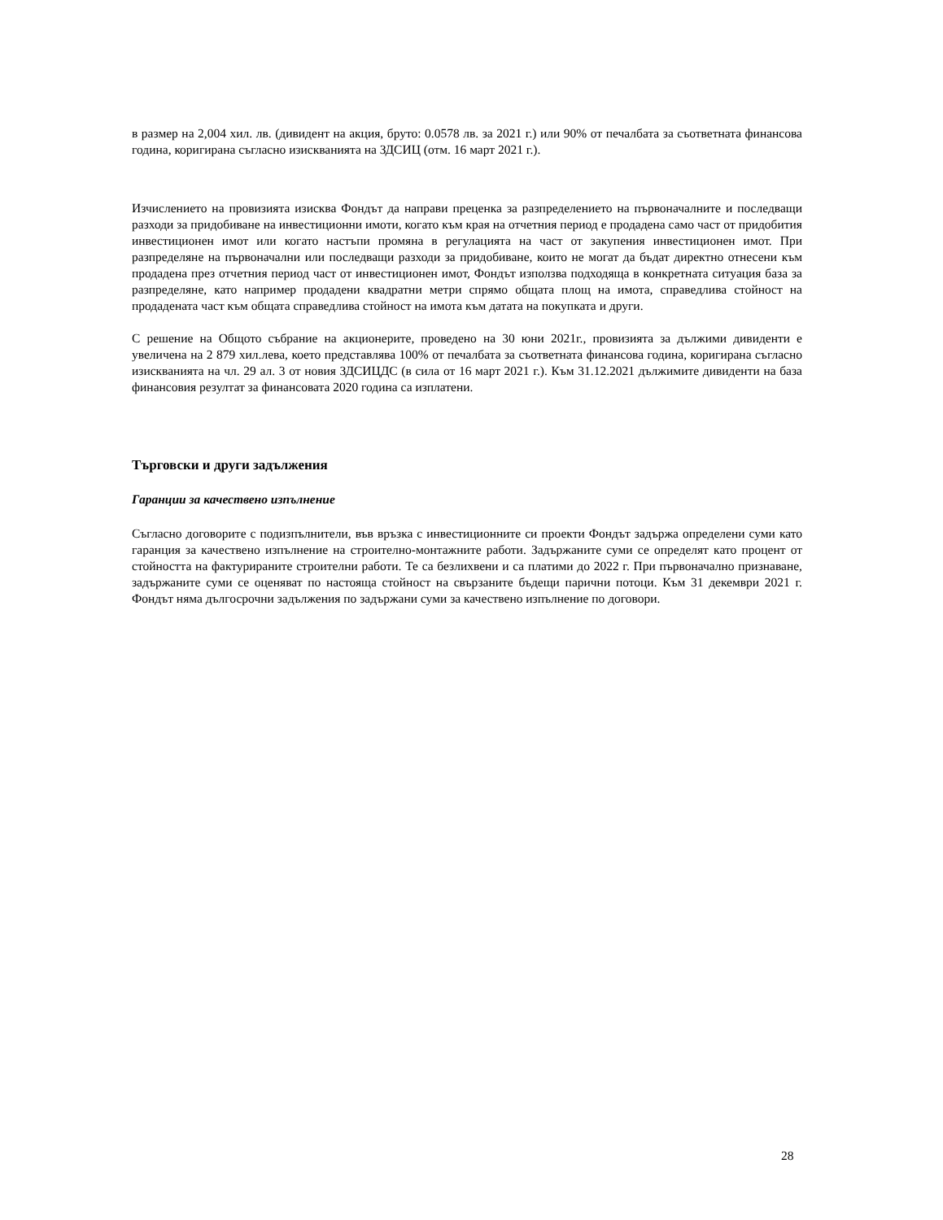в размер на 2,004 хил. лв. (дивидент на акция, бруто: 0.0578 лв. за 2021 г.) или 90% от печалбата за съответната финансова година, коригирана съгласно изискванията на ЗДСИЦ (отм. 16 март 2021 г.).
Изчислението на провизията изисква Фондът да направи преценка за разпределението на първоначалните и последващи разходи за придобиване на инвестиционни имоти, когато към края на отчетния период е продадена само част от придобития инвестиционен имот или когато настъпи промяна в регулацията на част от закупения инвестиционен имот. При разпределяне на първоначални или последващи разходи за придобиване, които не могат да бъдат директно отнесени към продадена през отчетния период част от инвестиционен имот, Фондът използва подходяща в конкретната ситуация база за разпределяне, като например продадени квадратни метри спрямо общата площ на имота, справедлива стойност на продадената част към общата справедлива стойност на имота към датата на покупката и други.
С решение на Общото събрание на акционерите, проведено на 30 юни 2021г., провизията за дължими дивиденти е увеличена на 2 879 хил.лева, което представлява 100% от печалбата за съответната финансова година, коригирана съгласно изискванията на чл. 29 ал. 3 от новия ЗДСИЦДС (в сила от 16 март 2021 г.). Към 31.12.2021 дължимите дивиденти на база финансовия резултат за финансовата 2020 година са изплатени.
Търговски и други задължения
Гаранции за качествено изпълнение
Съгласно договорите с подизпълнители, във връзка с инвестиционните си проекти Фондът задържа определени суми като гаранция за качествено изпълнение на строително-монтажните работи. Задържаните суми се определят като процент от стойността на фактурираните строителни работи. Те са безлихвени и са платими до 2022 г. При първоначално признаване, задържаните суми се оценяват по настояща стойност на свързаните бъдещи парични потоци. Към 31 декември 2021 г. Фондът няма дългосрочни задължения по задържани суми за качествено изпълнение по договори.
28